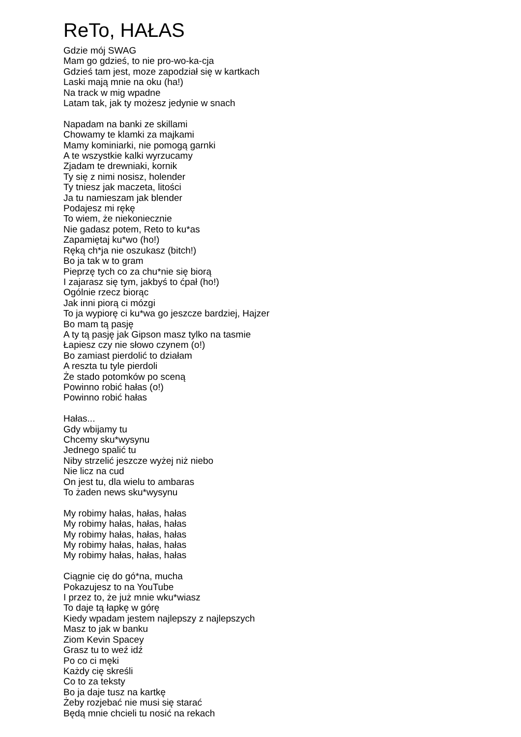ReTo, HAŁAS
Gdzie mój SWAG
Mam go gdzieś, to nie pro-wo-ka-cja
Gdzieś tam jest, moze zapodział się w kartkach
Laski mają mnie na oku (ha!)
Na track w mig wpadne
Latam tak, jak ty możesz jedynie w snach
Napadam na banki ze skillami
Chowamy te klamki za majkami
Mamy kominiarki, nie pomogą garnki
A te wszystkie kalki wyrzucamy
Zjadam te drewniaki, kornik
Ty się z nimi nosisz, holender
Ty tniesz jak maczeta, litości
Ja tu namieszam jak blender
Podajesz mi rękę
To wiem, że niekoniecznie
Nie gadasz potem, Reto to ku*as
Zapamiętaj ku*wo (ho!)
Ręką ch*ja nie oszukasz (bitch!)
Bo ja tak w to gram
Pieprzę tych co za chu*nie się biorą
I zajarasz się tym, jakbyś to ćpał (ho!)
Ogólnie rzecz biorąc
Jak inni piorą ci mózgi
To ja wypiorę ci ku*wa go jeszcze bardziej, Hajzer
Bo mam tą pasję
A ty tą pasję jak Gipson masz tylko na tasmie
Łapiesz czy nie słowo czynem (o!)
Bo zamiast pierdolić to działam
A reszta tu tyle pierdoli
Że stado potomków po sceną
Powinno robić hałas (o!)
Powinno robić hałas
Hałas...
Gdy wbijamy tu
Chcemy sku*wysynu
Jednego spalić tu
Niby strzelić jeszcze wyżej niż niebo
Nie licz na cud
On jest tu, dla wielu to ambaras
To żaden news sku*wysynu
My robimy hałas, hałas, hałas
My robimy hałas, hałas, hałas
My robimy hałas, hałas, hałas
My robimy hałas, hałas, hałas
My robimy hałas, hałas, hałas
Ciągnie cię do gó*na, mucha
Pokazujesz to na YouTube
I przez to, że już mnie wku*wiasz
To daje tą łapkę w górę
Kiedy wpadam jestem najlepszy z najlepszych
Masz to jak w banku
Ziom Kevin Spacey
Grasz tu to weź idź
Po co ci męki
Każdy cię skreśli
Co to za teksty
Bo ja daje tusz na kartkę
Żeby rozjebać nie musi się starać
Będą mnie chcieli tu nosić na rekach